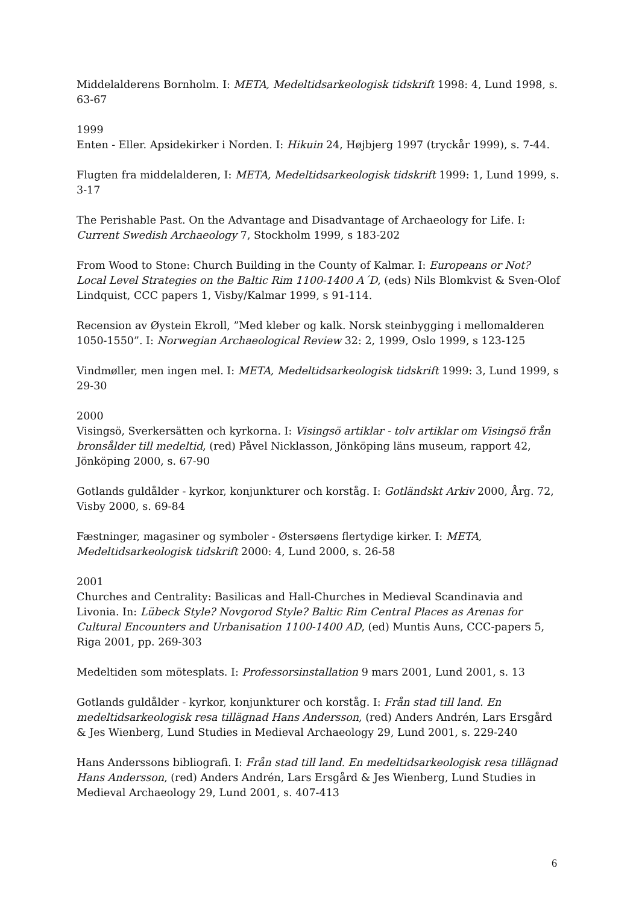Middelalderens Bornholm. I: META, Medeltidsarkeologisk tidskrift 1998: 4, Lund 1998, s. 63-67
1999
Enten - Eller. Apsidekirker i Norden. I: Hikuin 24, Højbjerg 1997 (tryckår 1999), s. 7-44.
Flugten fra middelalderen, I: META, Medeltidsarkeologisk tidskrift 1999: 1, Lund 1999, s. 3-17
The Perishable Past. On the Advantage and Disadvantage of Archaeology for Life. I: Current Swedish Archaeology 7, Stockholm 1999, s 183-202
From Wood to Stone: Church Building in the County of Kalmar. I: Europeans or Not? Local Level Strategies on the Baltic Rim 1100-1400 A´D, (eds) Nils Blomkvist & Sven-Olof Lindquist, CCC papers 1, Visby/Kalmar 1999, s 91-114.
Recension av Øystein Ekroll, ”Med kleber og kalk. Norsk steinbygging i mellomalderen 1050-1550”. I: Norwegian Archaeological Review 32: 2, 1999, Oslo 1999, s 123-125
Vindmøller, men ingen mel. I: META, Medeltidsarkeologisk tidskrift 1999: 3, Lund 1999, s 29-30
2000
Visingsö, Sverkersätten och kyrkorna. I: Visingsö artiklar - tolv artiklar om Visingsö från bronsålder till medeltid, (red) Påvel Nicklasson, Jönköping läns museum, rapport 42, Jönköping 2000, s. 67-90
Gotlands guldålder - kyrkor, konjunkturer och korståg. I: Gotländskt Arkiv 2000, Årg. 72, Visby 2000, s. 69-84
Fæstninger, magasiner og symboler - Østersøens flertydige kirker. I: META, Medeltidsarkeologisk tidskrift 2000: 4, Lund 2000, s. 26-58
2001
Churches and Centrality: Basilicas and Hall-Churches in Medieval Scandinavia and Livonia. In: Lübeck Style? Novgorod Style? Baltic Rim Central Places as Arenas for Cultural Encounters and Urbanisation 1100-1400 AD, (ed) Muntis Auns, CCC-papers 5, Riga 2001, pp. 269-303
Medeltiden som mötesplats. I: Professorsinstallation 9 mars 2001, Lund 2001, s. 13
Gotlands guldålder - kyrkor, konjunkturer och korståg. I: Från stad till land. En medeltidsarkeologisk resa tillägnad Hans Andersson, (red) Anders Andrén, Lars Ersgård & Jes Wienberg, Lund Studies in Medieval Archaeology 29, Lund 2001, s. 229-240
Hans Anderssons bibliografi. I: Från stad till land. En medeltidsarkeologisk resa tillägnad Hans Andersson, (red) Anders Andrén, Lars Ersgård & Jes Wienberg, Lund Studies in Medieval Archaeology 29, Lund 2001, s. 407-413
6